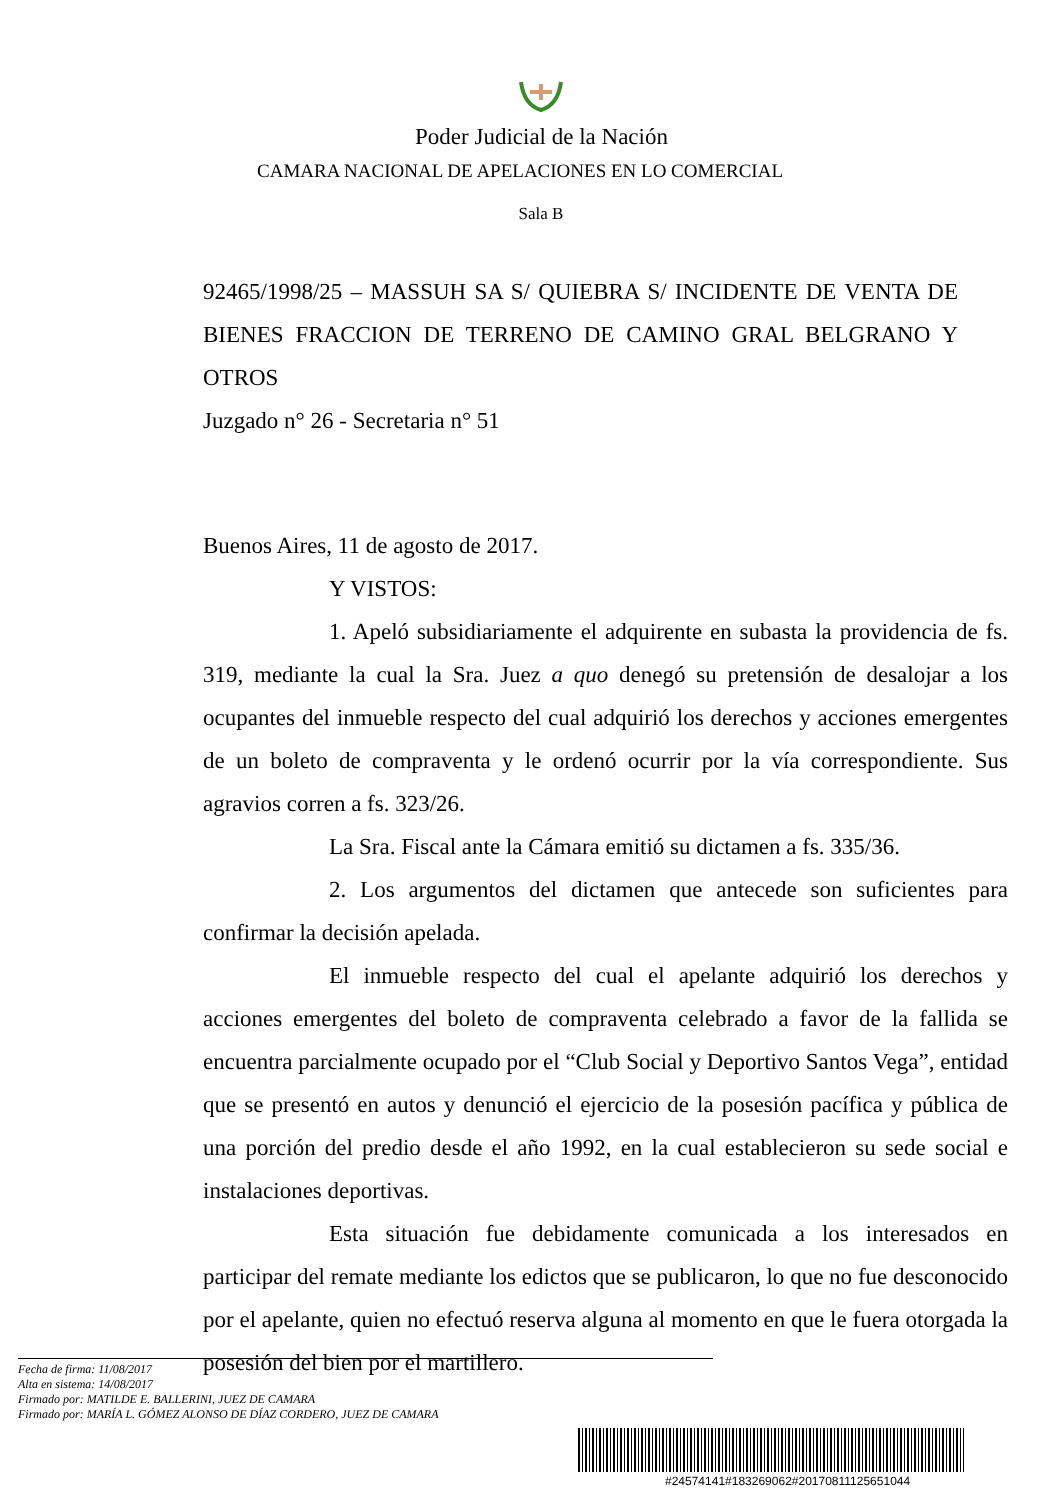Poder Judicial de la Nación
CAMARA NACIONAL DE APELACIONES EN LO COMERCIAL
Sala B
92465/1998/25 – MASSUH SA S/ QUIEBRA S/ INCIDENTE DE VENTA DE BIENES FRACCION DE TERRENO DE CAMINO GRAL BELGRANO Y OTROS
Juzgado n° 26 - Secretaria n° 51
Buenos Aires, 11 de agosto de 2017.
Y VISTOS:
1. Apeló subsidiariamente el adquirente en subasta la providencia de fs. 319, mediante la cual la Sra. Juez a quo denegó su pretensión de desalojar a los ocupantes del inmueble respecto del cual adquirió los derechos y acciones emergentes de un boleto de compraventa y le ordenó ocurrir por la vía correspondiente. Sus agravios corren a fs. 323/26.
La Sra. Fiscal ante la Cámara emitió su dictamen a fs. 335/36.
2. Los argumentos del dictamen que antecede son suficientes para confirmar la decisión apelada.
El inmueble respecto del cual el apelante adquirió los derechos y acciones emergentes del boleto de compraventa celebrado a favor de la fallida se encuentra parcialmente ocupado por el “Club Social y Deportivo Santos Vega”, entidad que se presentó en autos y denunció el ejercicio de la posesión pacífica y pública de una porción del predio desde el año 1992, en la cual establecieron su sede social e instalaciones deportivas.
Esta situación fue debidamente comunicada a los interesados en participar del remate mediante los edictos que se publicaron, lo que no fue desconocido por el apelante, quien no efectuó reserva alguna al momento en que le fuera otorgada la posesión del bien por el martillero.
Fecha de firma: 11/08/2017
Alta en sistema: 14/08/2017
Firmado por: MATILDE E. BALLERINI, JUEZ DE CAMARA
Firmado por: MARÍA L. GÓMEZ ALONSO DE DÍAZ CORDERO, JUEZ DE CAMARA
#24574141#183269062#20170811125651044